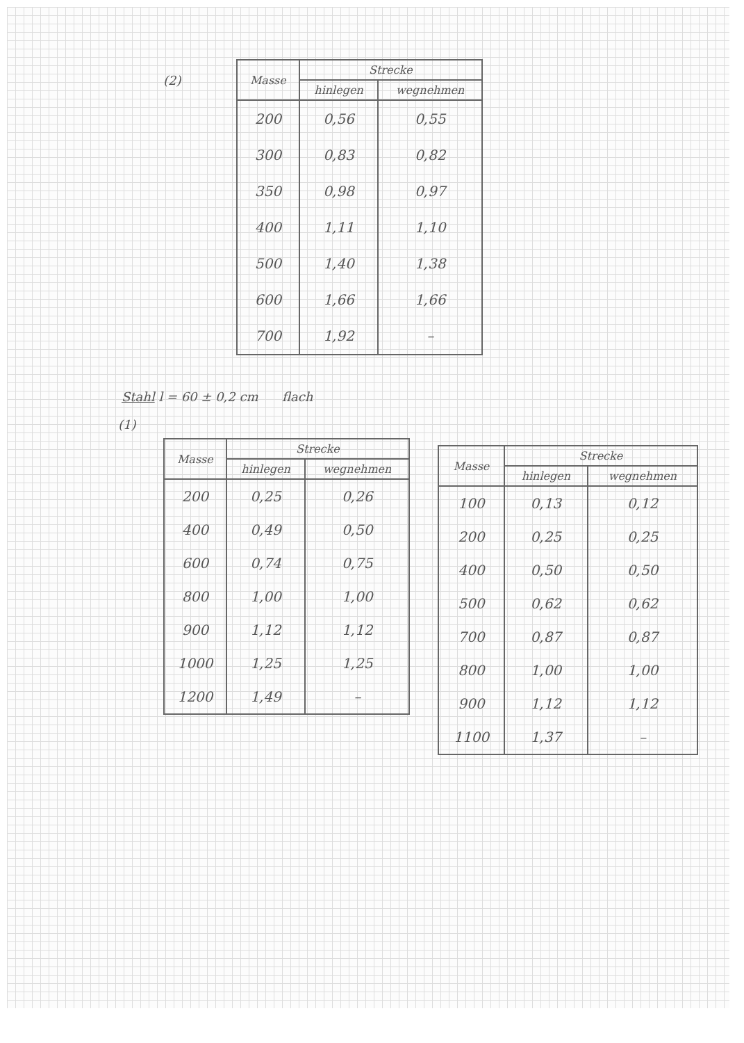(2)
| Masse | Strecke | |
| --- | --- | --- |
| | hinlegen | wegnehmen |
| 200 | 0,56 | 0,55 |
| 300 | 0,83 | 0,82 |
| 350 | 0,98 | 0,97 |
| 400 | 1,11 | 1,10 |
| 500 | 1,40 | 1,38 |
| 600 | 1,66 | 1,66 |
| 700 | 1,92 | – |
Stahl l = 60 ± 0,2 cm flach
(1)
| Masse | Strecke | |
| --- | --- | --- |
| | hinlegen | wegnehmen |
| 200 | 0,25 | 0,26 |
| 400 | 0,49 | 0,50 |
| 600 | 0,74 | 0,75 |
| 800 | 1,00 | 1,00 |
| 900 | 1,12 | 1,12 |
| 1000 | 1,25 | 1,25 |
| 1200 | 1,49 | – |
| Masse | Strecke | |
| --- | --- | --- |
| | hinlegen | wegnehmen |
| 100 | 0,13 | 0,12 |
| 200 | 0,25 | 0,25 |
| 400 | 0,50 | 0,50 |
| 500 | 0,62 | 0,62 |
| 700 | 0,87 | 0,87 |
| 800 | 1,00 | 1,00 |
| 900 | 1,12 | 1,12 |
| 1100 | 1,37 | – |